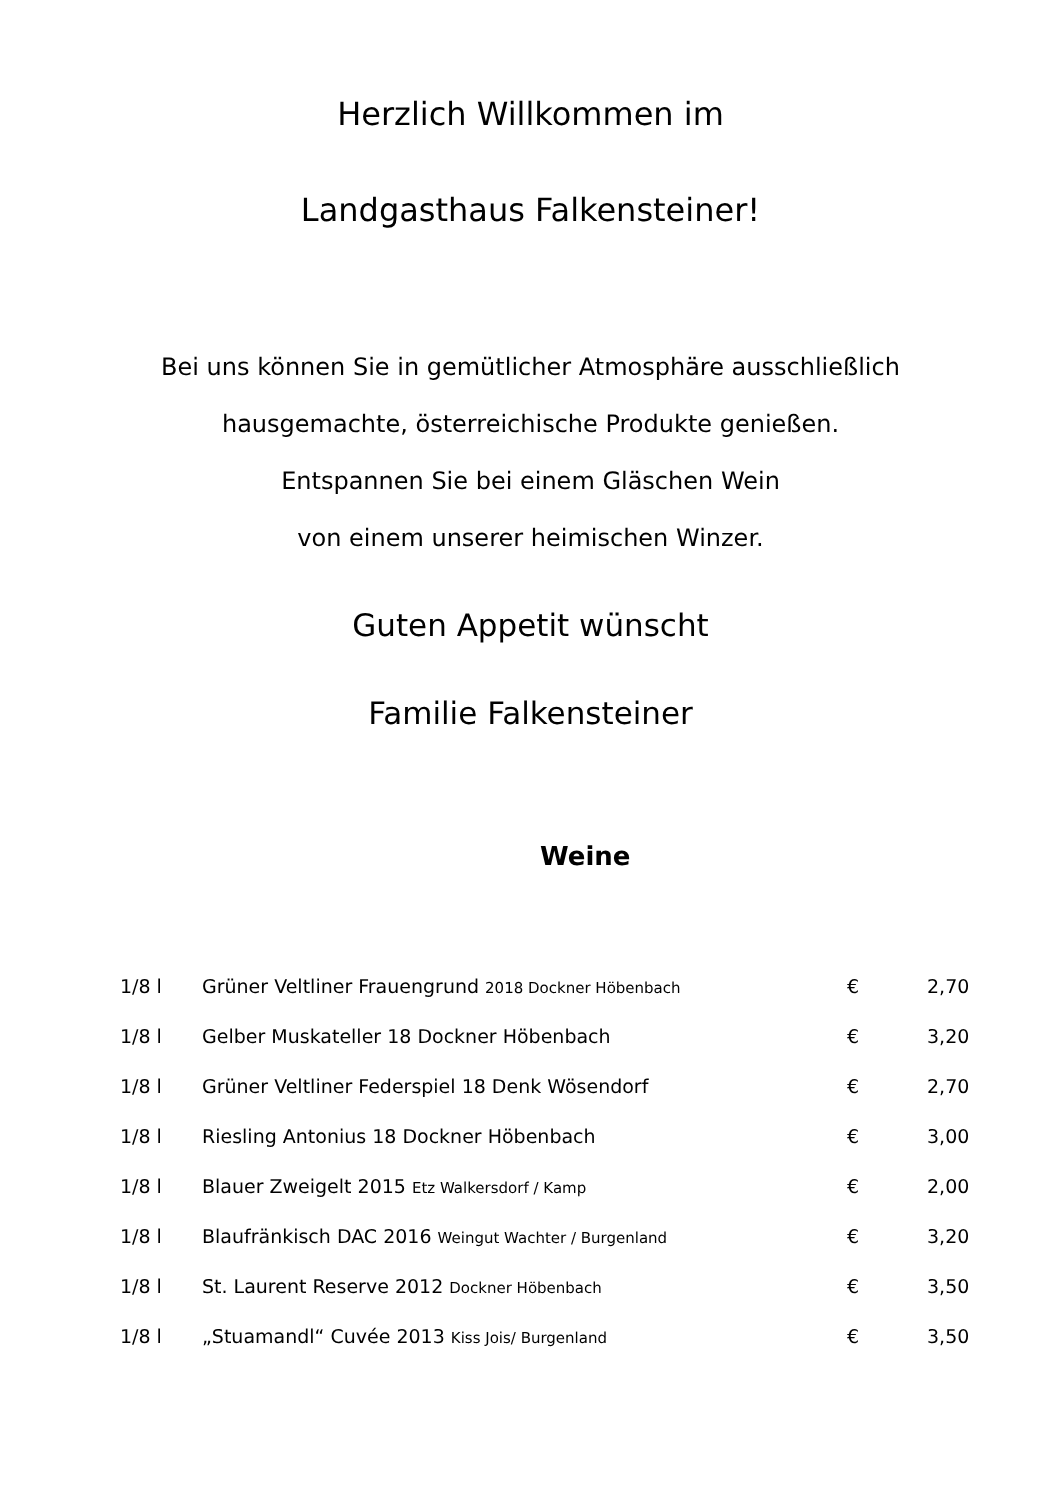Herzlich Willkommen im
Landgasthaus Falkensteiner!
Bei uns können Sie in gemütlicher Atmosphäre ausschließlich
hausgemachte, österreichische Produkte genießen.
Entspannen Sie bei einem Gläschen Wein
von einem unserer heimischen Winzer.
Guten Appetit wünscht
Familie Falkensteiner
Weine
| 1/8 l | Grüner Veltliner Frauengrund 2018 Dockner Höbenbach | € | 2,70 |
| 1/8 l | Gelber Muskateller 18 Dockner Höbenbach | € | 3,20 |
| 1/8 l | Grüner Veltliner Federspiel 18 Denk Wösendorf | € | 2,70 |
| 1/8 l | Riesling Antonius 18 Dockner Höbenbach | € | 3,00 |
| 1/8 l | Blauer Zweigelt 2015 Etz Walkersdorf / Kamp | € | 2,00 |
| 1/8 l | Blaufränkisch DAC 2016 Weingut Wachter / Burgenland | € | 3,20 |
| 1/8 l | St. Laurent Reserve 2012 Dockner Höbenbach | € | 3,50 |
| 1/8 l | „Stuamandl“ Cuvée 2013 Kiss Jois/ Burgenland | € | 3,50 |